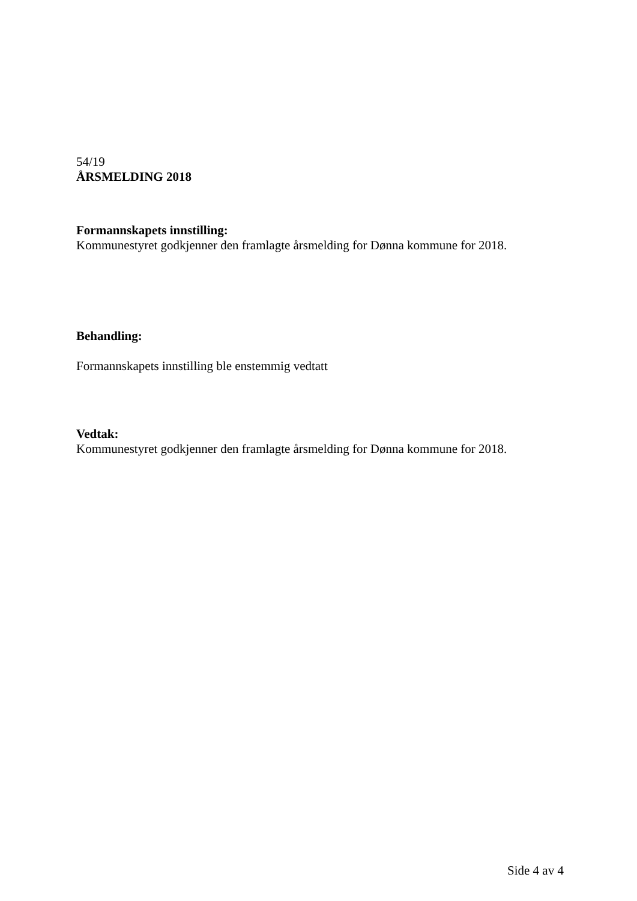54/19
ÅRSMELDING 2018
Formannskapets innstilling:
Kommunestyret godkjenner den framlagte årsmelding for Dønna kommune for 2018.
Behandling:
Formannskapets innstilling ble enstemmig vedtatt
Vedtak:
Kommunestyret godkjenner den framlagte årsmelding for Dønna kommune for 2018.
Side 4 av 4